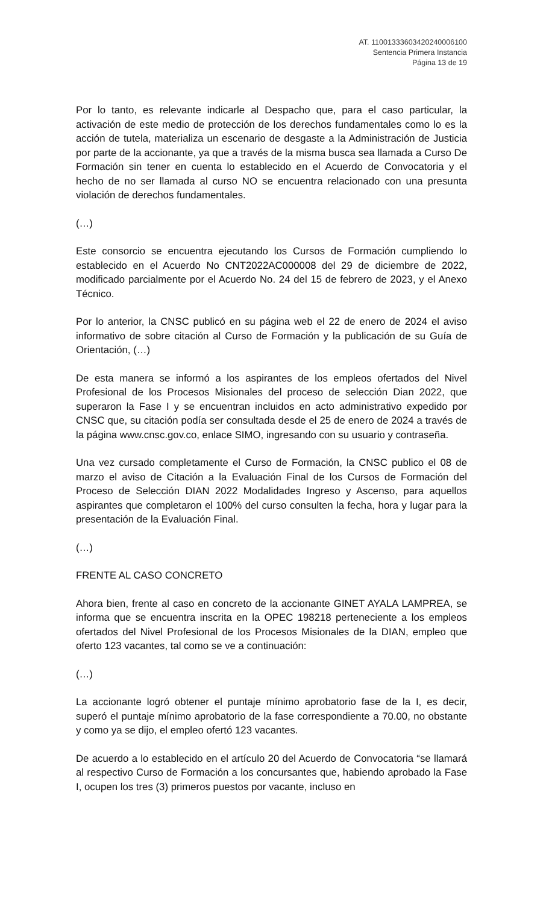AT. 11001333603420240006100
Sentencia Primera Instancia
Página 13 de 19
Por lo tanto, es relevante indicarle al Despacho que, para el caso particular, la activación de este medio de protección de los derechos fundamentales como lo es la acción de tutela, materializa un escenario de desgaste a la Administración de Justicia por parte de la accionante, ya que a través de la misma busca sea llamada a Curso De Formación sin tener en cuenta lo establecido en el Acuerdo de Convocatoria y el hecho de no ser llamada al curso NO se encuentra relacionado con una presunta violación de derechos fundamentales.
(…)
Este consorcio se encuentra ejecutando los Cursos de Formación cumpliendo lo establecido en el Acuerdo No CNT2022AC000008 del 29 de diciembre de 2022, modificado parcialmente por el Acuerdo No. 24 del 15 de febrero de 2023, y el Anexo Técnico.
Por lo anterior, la CNSC publicó en su página web el 22 de enero de 2024 el aviso informativo de sobre citación al Curso de Formación y la publicación de su Guía de Orientación, (…)
De esta manera se informó a los aspirantes de los empleos ofertados del Nivel Profesional de los Procesos Misionales del proceso de selección Dian 2022, que superaron la Fase I y se encuentran incluidos en acto administrativo expedido por CNSC que, su citación podía ser consultada desde el 25 de enero de 2024 a través de la página www.cnsc.gov.co, enlace SIMO, ingresando con su usuario y contraseña.
Una vez cursado completamente el Curso de Formación, la CNSC publico el 08 de marzo el aviso de Citación a la Evaluación Final de los Cursos de Formación del Proceso de Selección DIAN 2022 Modalidades Ingreso y Ascenso, para aquellos aspirantes que completaron el 100% del curso consulten la fecha, hora y lugar para la presentación de la Evaluación Final.
(…)
FRENTE AL CASO CONCRETO
Ahora bien, frente al caso en concreto de la accionante GINET AYALA LAMPREA, se informa que se encuentra inscrita en la OPEC 198218 perteneciente a los empleos ofertados del Nivel Profesional de los Procesos Misionales de la DIAN, empleo que oferto 123 vacantes, tal como se ve a continuación:
(…)
La accionante logró obtener el puntaje mínimo aprobatorio fase de la I, es decir, superó el puntaje mínimo aprobatorio de la fase correspondiente a 70.00, no obstante y como ya se dijo, el empleo ofertó 123 vacantes.
De acuerdo a lo establecido en el artículo 20 del Acuerdo de Convocatoria “se llamará al respectivo Curso de Formación a los concursantes que, habiendo aprobado la Fase I, ocupen los tres (3) primeros puestos por vacante, incluso en